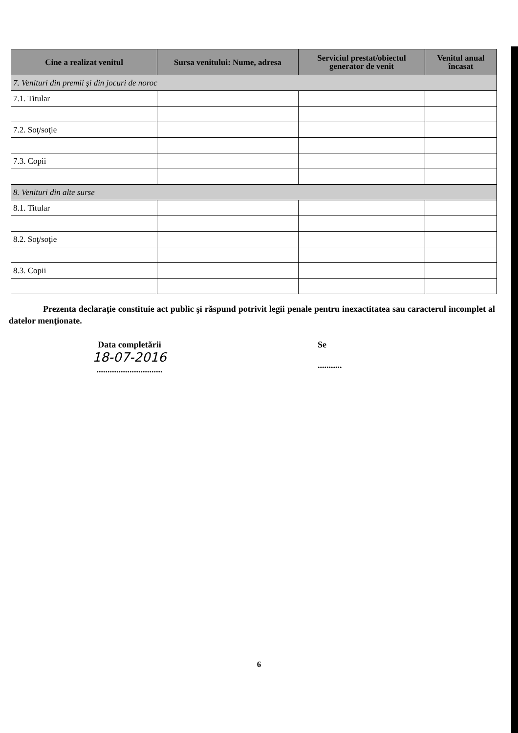| Cine a realizat venitul | Sursa venitului: Nume, adresa | Serviciul prestat/obiectul generator de venit | Venitul anual încasat |
| --- | --- | --- | --- |
| 7. Venituri din premii şi din jocuri de noroc | | | |
| 7.1. Titular | | | |
| 7.2. Soţ/soţie | | | |
| 7.3. Copii | | | |
| 8. Venituri din alte surse | | | |
| 8.1. Titular | | | |
| 8.2. Soţ/soţie | | | |
| 8.3. Copii | | | |
Prezenta declaraţie constituie act public şi răspund potrivit legii penale pentru inexactitatea sau caracterul incomplet al datelor menţionate.
Data completării
18-07-2016
..............................
Se
...........
6